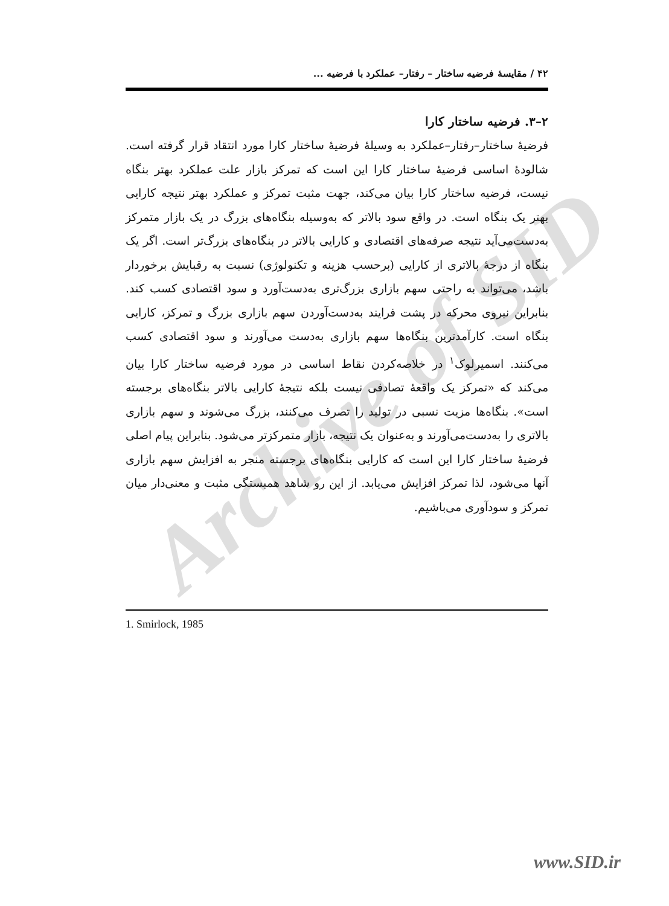Archive of SID
۴۲ / مقایسهٔ فرضیه ساختار – رفتار– عملکرد با فرضیه ...
۲–۳. فرضیه ساختار کارا
فرضیهٔ ساختار–رفتار–عملکرد به وسیلهٔ فرضیهٔ ساختار کارا مورد انتقاد قرار گرفته است. شالودهٔ اساسی فرضیهٔ ساختار کارا این است که تمرکز بازار علت عملکرد بهتر بنگاه نیست، فرضیه ساختار کارا بیان می‌کند، جهت مثبت تمرکز و عملکرد بهتر نتیجه کارایی بهتر یک بنگاه است. در واقع سود بالاتر که به‌وسیله بنگاه‌های بزرگ در یک بازار متمرکز به‌دست‌می‌آید نتیجه صرفه‌های اقتصادی و کارایی بالاتر در بنگاه‌های بزرگ‌تر است. اگر یک بنگاه از درجهٔ بالاتری از کارایی (برحسب هزینه و تکنولوژی) نسبت به رقبایش برخوردار باشد، می‌تواند به راحتی سهم بازاری بزرگ‌تری به‌دست‌آورد و سود اقتصادی کسب کند. بنابراین نیروی محرکه در پشت فرایند به‌دست‌آوردن سهم بازاری بزرگ و تمرکز، کارایی بنگاه است. کارآمدترین بنگاه‌ها سهم بازاری به‌دست می‌آورند و سود اقتصادی کسب می‌کنند. اسمیرلوک<sup>۱</sup> در خلاصه‌کردن نقاط اساسی در مورد فرضیه ساختار کارا بیان می‌کند که «تمرکز یک واقعهٔ تصادفی نیست بلکه نتیجهٔ کارایی بالاتر بنگاه‌های برجسته است». بنگاه‌ها مزیت نسبی در تولید را تصرف می‌کنند، بزرگ می‌شوند و سهم بازاری بالاتری را به‌دست‌می‌آورند و به‌عنوان یک نتیجه، بازار متمرکزتر می‌شود. بنابراین پیام اصلی فرضیهٔ ساختار کارا این است که کارایی بنگاه‌های برجسته منجر به افزایش سهم بازاری آنها می‌شود، لذا تمرکز افزایش می‌یابد. از این رو شاهد همبستگی مثبت و معنی‌دار میان تمرکز و سودآوری می‌باشیم.
1. Smirlock, 1985
www.SID.ir